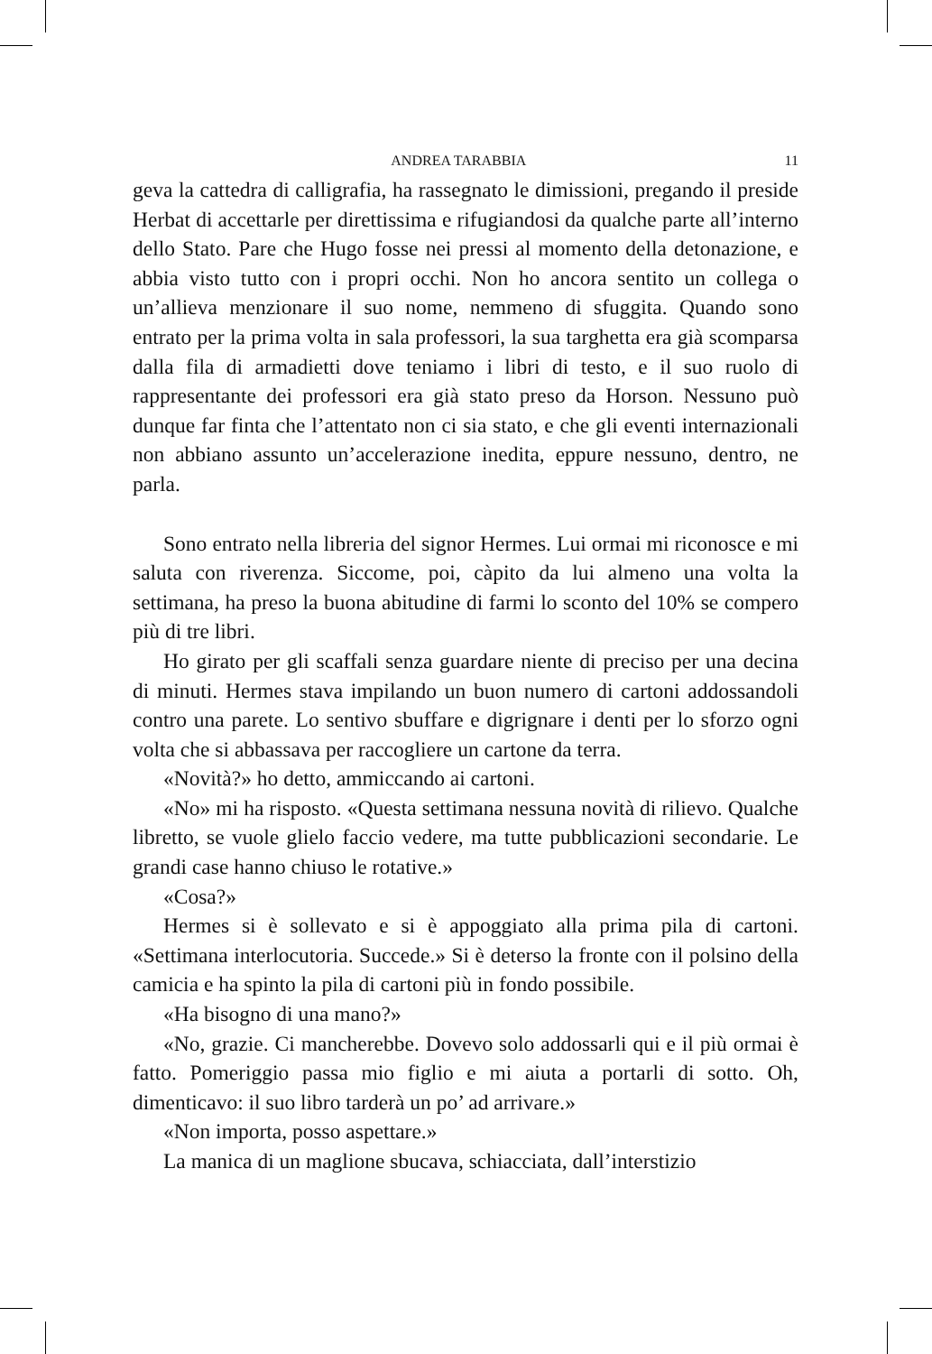ANDREA TARABBIA 11
geva la cattedra di calligrafia, ha rassegnato le dimissioni, pregando il preside Herbat di accettarle per direttissima e rifugiandosi da qualche parte all’interno dello Stato. Pare che Hugo fosse nei pressi al momento della detonazione, e abbia visto tutto con i propri occhi. Non ho ancora sentito un collega o un’allieva menzionare il suo nome, nemmeno di sfuggita. Quando sono entrato per la prima volta in sala professori, la sua targhetta era già scomparsa dalla fila di armadietti dove teniamo i libri di testo, e il suo ruolo di rappresentante dei professori era già stato preso da Horson. Nessuno può dunque far finta che l’attentato non ci sia stato, e che gli eventi internazionali non abbiano assunto un’accelerazione inedita, eppure nessuno, dentro, ne parla.
Sono entrato nella libreria del signor Hermes. Lui ormai mi riconosce e mi saluta con riverenza. Siccome, poi, càpito da lui almeno una volta la settimana, ha preso la buona abitudine di farmi lo sconto del 10% se compero più di tre libri.
Ho girato per gli scaffali senza guardare niente di preciso per una decina di minuti. Hermes stava impilando un buon numero di cartoni addossandoli contro una parete. Lo sentivo sbuffare e digrignare i denti per lo sforzo ogni volta che si abbassava per raccogliere un cartone da terra.
«Novità?» ho detto, ammiccando ai cartoni.
«No» mi ha risposto. «Questa settimana nessuna novità di rilievo. Qualche libretto, se vuole glielo faccio vedere, ma tutte pubblicazioni secondarie. Le grandi case hanno chiuso le rotative.»
«Cosa?»
Hermes si è sollevato e si è appoggiato alla prima pila di cartoni. «Settimana interlocutoria. Succede.» Si è deterso la fronte con il polsino della camicia e ha spinto la pila di cartoni più in fondo possibile.
«Ha bisogno di una mano?»
«No, grazie. Ci mancherebbe. Dovevo solo addossarli qui e il più ormai è fatto. Pomeriggio passa mio figlio e mi aiuta a portarli di sotto. Oh, dimenticavo: il suo libro tarderà un po’ ad arrivare.»
«Non importa, posso aspettare.»
La manica di un maglione sbucava, schiacciata, dall’interstizio